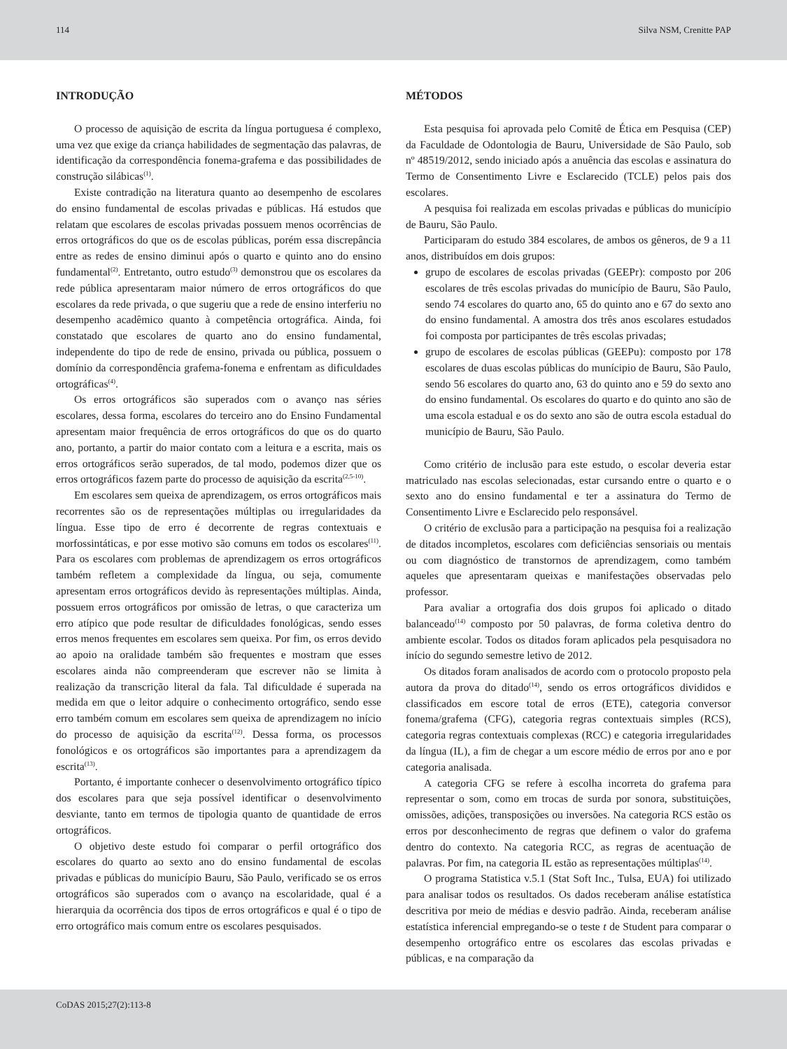114 Silva NSM, Crenitte PAP
INTRODUÇÃO
O processo de aquisição de escrita da língua portuguesa é complexo, uma vez que exige da criança habilidades de segmentação das palavras, de identificação da correspondência fonema-grafema e das possibilidades de construção silábicas<sup>(1)</sup>.
Existe contradição na literatura quanto ao desempenho de escolares do ensino fundamental de escolas privadas e públicas. Há estudos que relatam que escolares de escolas privadas possuem menos ocorrências de erros ortográficos do que os de escolas públicas, porém essa discrepância entre as redes de ensino diminui após o quarto e quinto ano do ensino fundamental<sup>(2)</sup>. Entretanto, outro estudo<sup>(3)</sup> demonstrou que os escolares da rede pública apresentaram maior número de erros ortográficos do que escolares da rede privada, o que sugeriu que a rede de ensino interferiu no desempenho acadêmico quanto à competência ortográfica. Ainda, foi constatado que escolares de quarto ano do ensino fundamental, independente do tipo de rede de ensino, privada ou pública, possuem o domínio da correspondência grafema-fonema e enfrentam as dificuldades ortográficas<sup>(4)</sup>.
Os erros ortográficos são superados com o avanço nas séries escolares, dessa forma, escolares do terceiro ano do Ensino Fundamental apresentam maior frequência de erros ortográficos do que os do quarto ano, portanto, a partir do maior contato com a leitura e a escrita, mais os erros ortográficos serão superados, de tal modo, podemos dizer que os erros ortográficos fazem parte do processo de aquisição da escrita<sup>(2,5-10)</sup>.
Em escolares sem queixa de aprendizagem, os erros ortográficos mais recorrentes são os de representações múltiplas ou irregularidades da língua. Esse tipo de erro é decorrente de regras contextuais e morfossintáticas, e por esse motivo são comuns em todos os escolares<sup>(11)</sup>. Para os escolares com problemas de aprendizagem os erros ortográficos também refletem a complexidade da língua, ou seja, comumente apresentam erros ortográficos devido às representações múltiplas. Ainda, possuem erros ortográficos por omissão de letras, o que caracteriza um erro atípico que pode resultar de dificuldades fonológicas, sendo esses erros menos frequentes em escolares sem queixa. Por fim, os erros devido ao apoio na oralidade também são frequentes e mostram que esses escolares ainda não compreenderam que escrever não se limita à realização da transcrição literal da fala. Tal dificuldade é superada na medida em que o leitor adquire o conhecimento ortográfico, sendo esse erro também comum em escolares sem queixa de aprendizagem no início do processo de aquisição da escrita<sup>(12)</sup>. Dessa forma, os processos fonológicos e os ortográficos são importantes para a aprendizagem da escrita<sup>(13)</sup>.
Portanto, é importante conhecer o desenvolvimento ortográfico típico dos escolares para que seja possível identificar o desenvolvimento desviante, tanto em termos de tipologia quanto de quantidade de erros ortográficos.
O objetivo deste estudo foi comparar o perfil ortográfico dos escolares do quarto ao sexto ano do ensino fundamental de escolas privadas e públicas do município Bauru, São Paulo, verificado se os erros ortográficos são superados com o avanço na escolaridade, qual é a hierarquia da ocorrência dos tipos de erros ortográficos e qual é o tipo de erro ortográfico mais comum entre os escolares pesquisados.
MÉTODOS
Esta pesquisa foi aprovada pelo Comitê de Ética em Pesquisa (CEP) da Faculdade de Odontologia de Bauru, Universidade de São Paulo, sob nº 48519/2012, sendo iniciado após a anuência das escolas e assinatura do Termo de Consentimento Livre e Esclarecido (TCLE) pelos pais dos escolares.
A pesquisa foi realizada em escolas privadas e públicas do município de Bauru, São Paulo.
Participaram do estudo 384 escolares, de ambos os gêneros, de 9 a 11 anos, distribuídos em dois grupos:
grupo de escolares de escolas privadas (GEEPr): composto por 206 escolares de três escolas privadas do município de Bauru, São Paulo, sendo 74 escolares do quarto ano, 65 do quinto ano e 67 do sexto ano do ensino fundamental. A amostra dos três anos escolares estudados foi composta por participantes de três escolas privadas;
grupo de escolares de escolas públicas (GEEPu): composto por 178 escolares de duas escolas públicas do munícipio de Bauru, São Paulo, sendo 56 escolares do quarto ano, 63 do quinto ano e 59 do sexto ano do ensino fundamental. Os escolares do quarto e do quinto ano são de uma escola estadual e os do sexto ano são de outra escola estadual do município de Bauru, São Paulo.
Como critério de inclusão para este estudo, o escolar deveria estar matriculado nas escolas selecionadas, estar cursando entre o quarto e o sexto ano do ensino fundamental e ter a assinatura do Termo de Consentimento Livre e Esclarecido pelo responsável.
O critério de exclusão para a participação na pesquisa foi a realização de ditados incompletos, escolares com deficiências sensoriais ou mentais ou com diagnóstico de transtornos de aprendizagem, como também aqueles que apresentaram queixas e manifestações observadas pelo professor.
Para avaliar a ortografia dos dois grupos foi aplicado o ditado balanceado<sup>(14)</sup> composto por 50 palavras, de forma coletiva dentro do ambiente escolar. Todos os ditados foram aplicados pela pesquisadora no início do segundo semestre letivo de 2012.
Os ditados foram analisados de acordo com o protocolo proposto pela autora da prova do ditado<sup>(14)</sup>, sendo os erros ortográficos divididos e classificados em escore total de erros (ETE), categoria conversor fonema/grafema (CFG), categoria regras contextuais simples (RCS), categoria regras contextuais complexas (RCC) e categoria irregularidades da língua (IL), a fim de chegar a um escore médio de erros por ano e por categoria analisada.
A categoria CFG se refere à escolha incorreta do grafema para representar o som, como em trocas de surda por sonora, substituições, omissões, adições, transposições ou inversões. Na categoria RCS estão os erros por desconhecimento de regras que definem o valor do grafema dentro do contexto. Na categoria RCC, as regras de acentuação de palavras. Por fim, na categoria IL estão as representações múltiplas<sup>(14)</sup>.
O programa Statistica v.5.1 (Stat Soft Inc., Tulsa, EUA) foi utilizado para analisar todos os resultados. Os dados receberam análise estatística descritiva por meio de médias e desvio padrão. Ainda, receberam análise estatística inferencial empregando-se o teste t de Student para comparar o desempenho ortográfico entre os escolares das escolas privadas e públicas, e na comparação da
CoDAS 2015;27(2):113-8